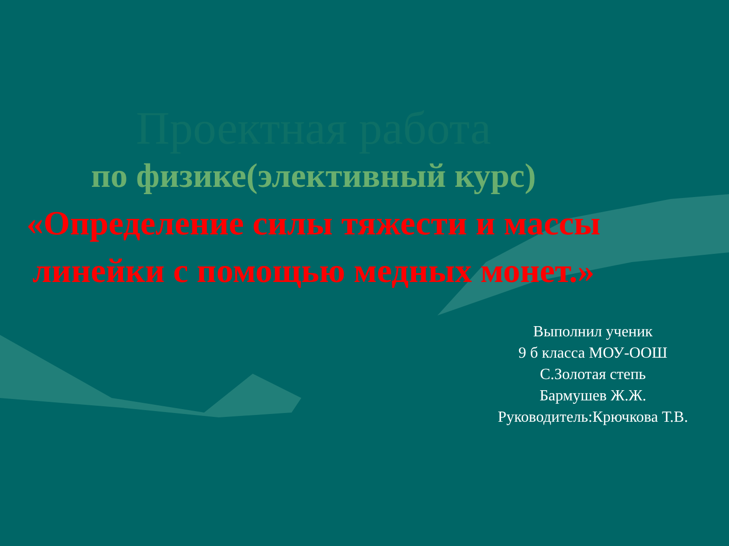Проектная работа
по физике(элективный курс)
«Определение силы тяжести и массы линейки с помощью медных монет.»
Выполнил ученик
9 б класса МОУ-ООШ
С.Золотая степь
Бармушев Ж.Ж.
Руководитель:Крючкова Т.В.